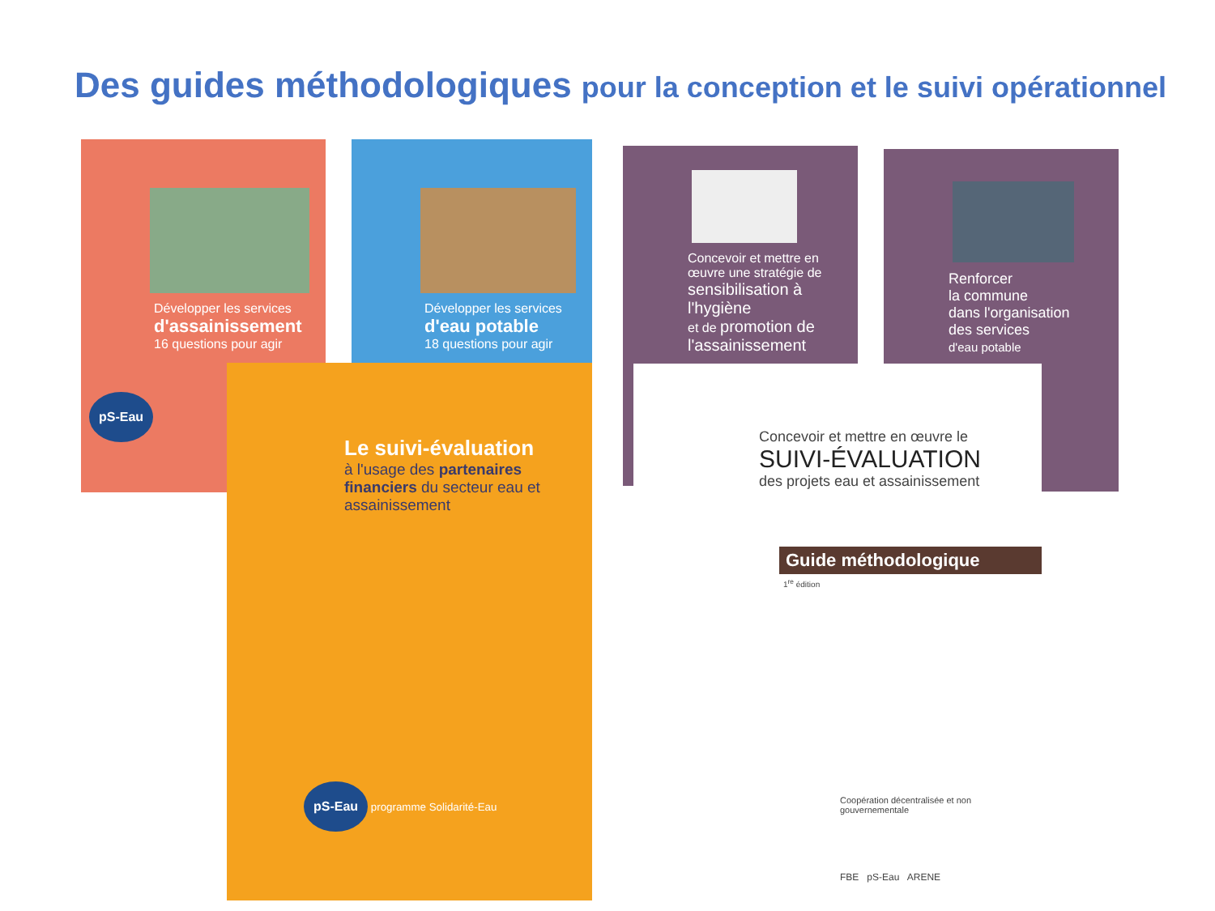Des guides méthodologiques pour la conception et le suivi opérationnel
Développer les services
d'assainissement
16 questions pour agir
pS-Eau
Développer les services
d'eau potable
18 questions pour agir
Concevoir et mettre en œuvre une stratégie de
sensibilisation à l'hygiène
et de promotion de l'assainissement
Renforcer
la commune
dans l'organisation
des services
d'eau potable
Le suivi-évaluation
à l'usage des partenaires financiers du secteur eau et assainissement
pS-Eau
programme Solidarité-Eau
Concevoir et mettre en œuvre le
SUIVI-ÉVALUATION
des projets eau et assainissement
Guide méthodologique
1<sup>re</sup> édition
Coopération décentralisée et non gouvernementale
FBE pS-Eau ARENE